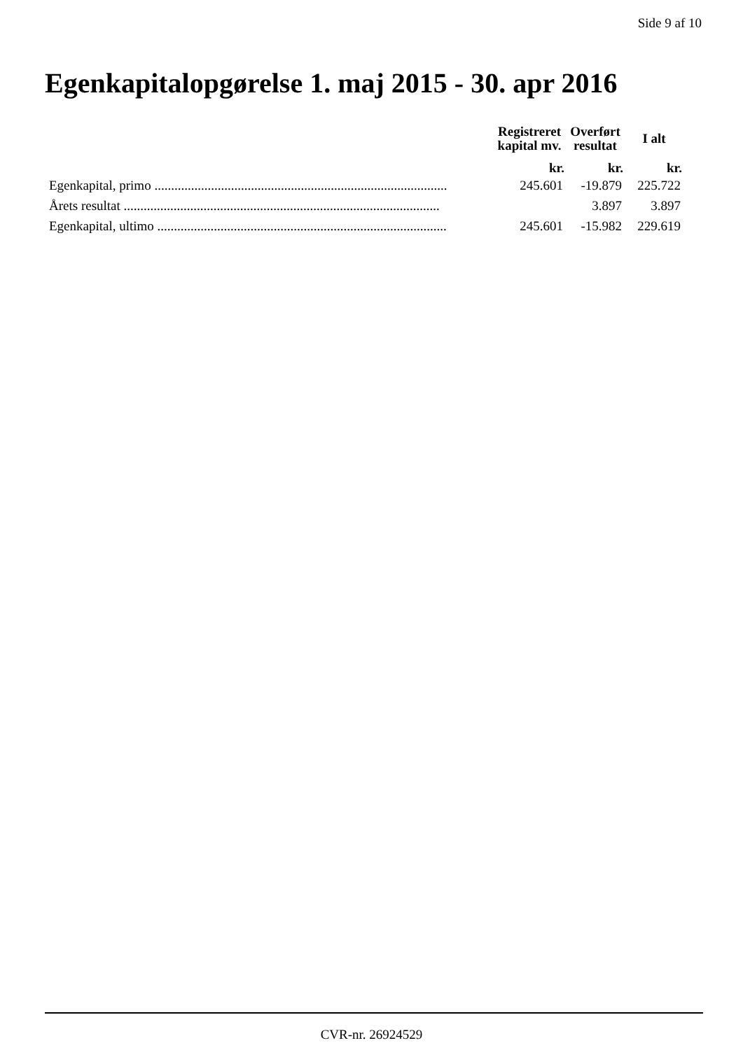Side 9 af 10
Egenkapitalopgørelse 1. maj 2015 - 30. apr 2016
| | Registreret kapital mv. | Overført resultat | I alt |
| --- | --- | --- | --- |
| | kr. | kr. | kr. |
| Egenkapital, primo ........................................................................................ | 245.601 | -19.879 | 225.722 |
| Årets resultat ............................................................................................... | | 3.897 | 3.897 |
| Egenkapital, ultimo ....................................................................................... | 245.601 | -15.982 | 229.619 |
CVR-nr. 26924529